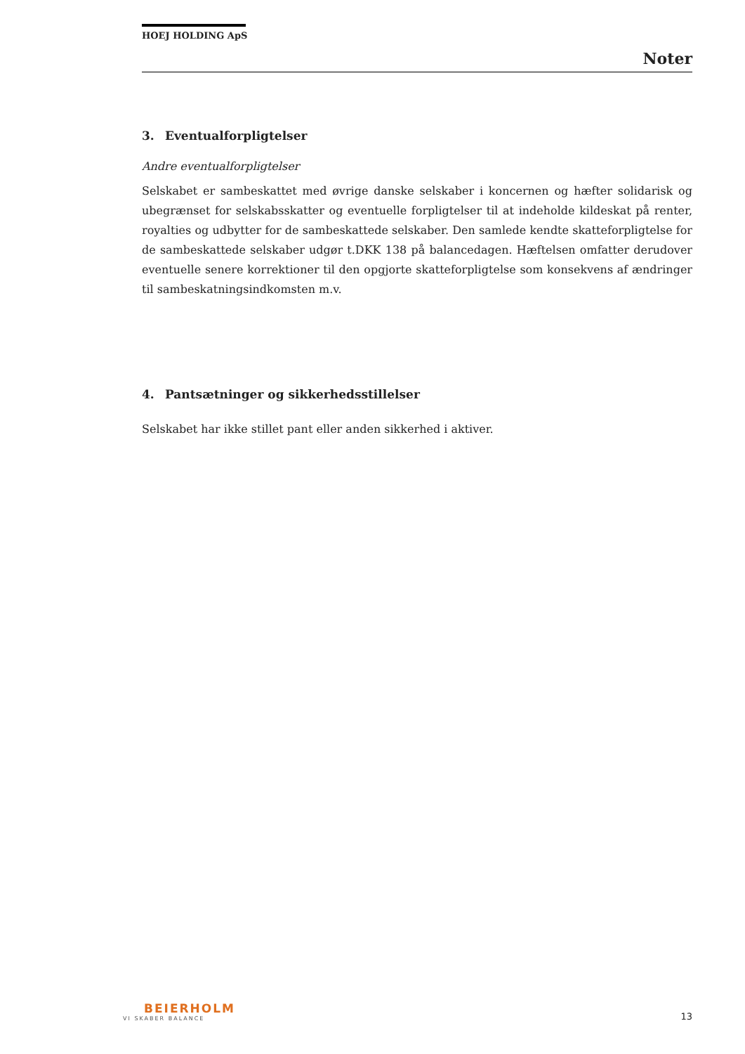HOEJ HOLDING ApS
Noter
3. Eventualforpligtelser
Andre eventualforpligtelser
Selskabet er sambeskattet med øvrige danske selskaber i koncernen og hæfter solidarisk og ubegrænset for selskabsskatter og eventuelle forpligtelser til at indeholde kildeskat på renter, royalties og udbytter for de sambeskattede selskaber. Den samlede kendte skatteforpligtelse for de sambeskattede selskaber udgør t.DKK 138 på balancedagen. Hæftelsen omfatter derudover eventuelle senere korrektioner til den opgjorte skatteforpligtelse som konsekvens af ændringer til sambeskatningsindkomsten m.v.
4. Pantsætninger og sikkerhedsstillelser
Selskabet har ikke stillet pant eller anden sikkerhed i aktiver.
BEIERHOLM
VI SKABER BALANCE
13